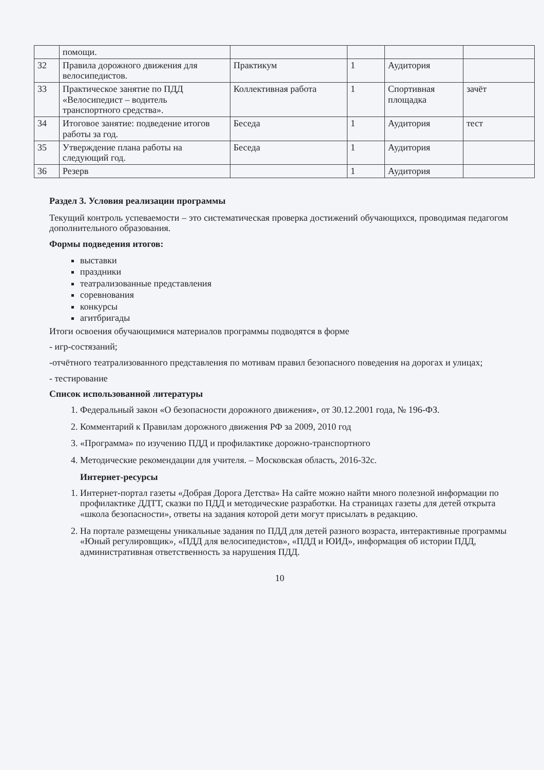| | помощи. | | | | |
| 32 | Правила дорожного движения для велосипедистов. | Практикум | 1 | Аудитория | |
| 33 | Практическое занятие по ПДД «Велосипедист – водитель транспортного средства». | Коллективная работа | 1 | Спортивная площадка | зачёт |
| 34 | Итоговое занятие: подведение итогов работы за год. | Беседа | 1 | Аудитория | тест |
| 35 | Утверждение плана работы на следующий год. | Беседа | 1 | Аудитория | |
| 36 | Резерв | | 1 | Аудитория | |
Раздел 3. Условия реализации программы
Текущий контроль успеваемости – это систематическая проверка достижений обучающихся, проводимая педагогом дополнительного образования.
Формы подведения итогов:
выставки
праздники
театрализованные представления
соревнования
конкурсы
агитбригады
Итоги освоения обучающимися материалов программы подводятся в форме
- игр-состязаний;
-отчётного театрализованного представления по мотивам правил безопасного поведения на дорогах и улицах;
- тестирование
Список использованной литературы
1. Федеральный закон «О безопасности дорожного движения», от 30.12.2001 года, № 196-ФЗ.
2. Комментарий к Правилам дорожного движения РФ за 2009, 2010 год
3. «Программа» по изучению ПДД и профилактике дорожно-транспортного
4. Методические рекомендации для учителя. – Московская область, 2016-32с.
Интернет-ресурсы
1. Интернет-портал газеты «Добрая Дорога Детства» На сайте можно найти много полезной информации по профилактике ДДТТ, сказки по ПДД и методические разработки. На страницах газеты для детей открыта «школа безопасности», ответы на задания которой дети могут присылать в редакцию.
2. На портале размещены уникальные задания по ПДД для детей разного возраста, интерактивные программы «Юный регулировщик», «ПДД для велосипедистов», «ПДД и ЮИД», информация об истории ПДД, административная ответственность за нарушения ПДД.
10